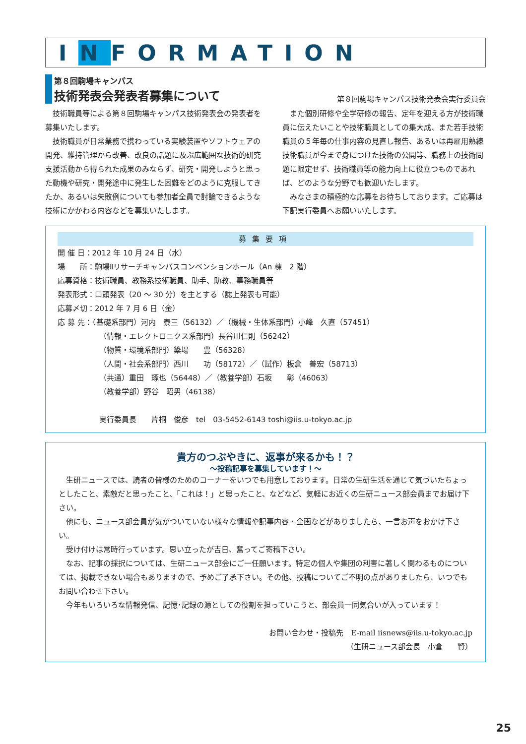I N FORMATION
第８回駒場キャンパス
技術発表会発表者募集について
第８回駒場キャンパス技術発表会実行委員会
技術職員等による第８回駒場キャンパス技術発表会の発表者を募集いたします。
技術職員が日常業務で携わっている実験装置やソフトウェアの開発、維持管理から改善、改良の話題に及ぶ広範囲な技術的研究支援活動から得られた成果のみならず、研究・開発しようと思った動機や研究・開発途中に発生した困難をどのように克服してきたか、あるいは失敗例についても参加者全員で討論できるような技術にかかわる内容などを募集いたします。
また個別研修や全学研修の報告、定年を迎える方が技術職員に伝えたいことや技術職員としての集大成、また若手技術職員の５年毎の仕事内容の見直し報告、あるいは再雇用熟練技術職員が今まで身につけた技術の公開等、職務上の技術問題に限定せず、技術職員等の能力向上に役立つものであれば、どのような分野でも歓迎いたします。
みなさまの積極的な応募をお待ちしております。ご応募は下記実行委員へお願いいたします。
募集要項
開 催 日：2012 年 10 月 24 日（水）
場　　所：駒場Ⅱリサーチキャンパスコンベンションホール（An 棟　2 階）
応募資格：技術職員、教務系技術職員、助手、助教、事務職員等
発表形式：口頭発表（20 ～ 30 分）を主とする（誌上発表も可能）
応募〆切：2012 年 7 月 6 日（金）
応 募 先：（基礎系部門）河内　泰三（56132）／（機械・生体系部門）小峰　久直（57451）
（情報・エレクトロニクス系部門）長谷川仁則（56242）
（物質・環境系部門）簗場　　豊（56328）
（人間・社会系部門）西川　　功（58172）／（試作）板倉　善宏（58713）
（共通）重田　琢也（56448）／（教養学部）石坂　　彰（46063）
（教養学部）野谷　昭男（46138）
実行委員長　　片桐　俊彦　tel　03-5452-6143 toshi@iis.u-tokyo.ac.jp
貴方のつぶやきに、返事が来るかも！？
～投稿記事を募集しています！～
生研ニュースでは、読者の皆様のためのコーナーをいつでも用意しております。日常の生研生活を通じて気づいたちょっとしたこと、素敵だと思ったこと、「これは！」と思ったこと、などなど、気軽にお近くの生研ニュース部会員までお届け下さい。
他にも、ニュース部会員が気がついていない様々な情報や記事内容・企画などがありましたら、一言お声をおかけ下さい。
受け付けは常時行っています。思い立ったが吉日、奮ってご寄稿下さい。
なお、記事の採択については、生研ニュース部会にご一任願います。特定の個人や集団の利害に著しく関わるものについては、掲載できない場合もありますので、予めご了承下さい。その他、投稿についてご不明の点がありましたら、いつでもお問い合わせ下さい。
今年もいろいろな情報発信、記憶･記録の源としての役割を担っていこうと、部会員一同気合いが入っています！
お問い合わせ・投稿先　E-mail iisnews@iis.u-tokyo.ac.jp
（生研ニュース部会長　小倉　　賢）
25